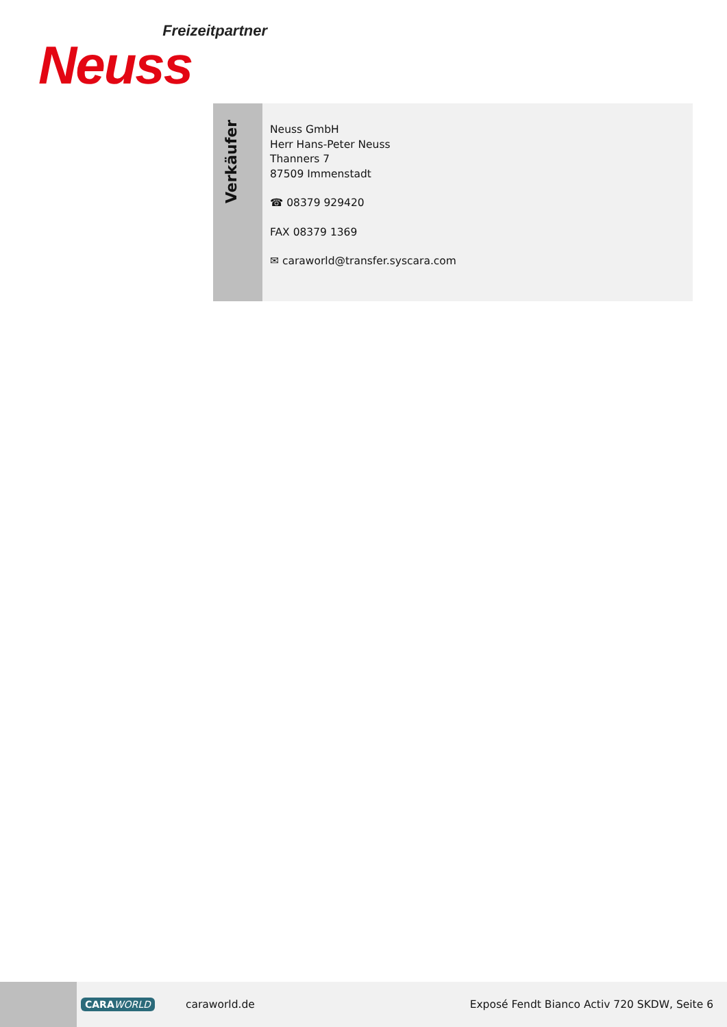Freizeitpartner
Neuss
Verkäufer
Neuss GmbH
Herr Hans-Peter Neuss
Thanners 7
87509 Immenstadt
☎ 08379 929420
FAX 08379 1369
✉ caraworld@transfer.syscara.com
CARAWORLD caraworld.de
Exposé Fendt Bianco Activ 720 SKDW, Seite 6